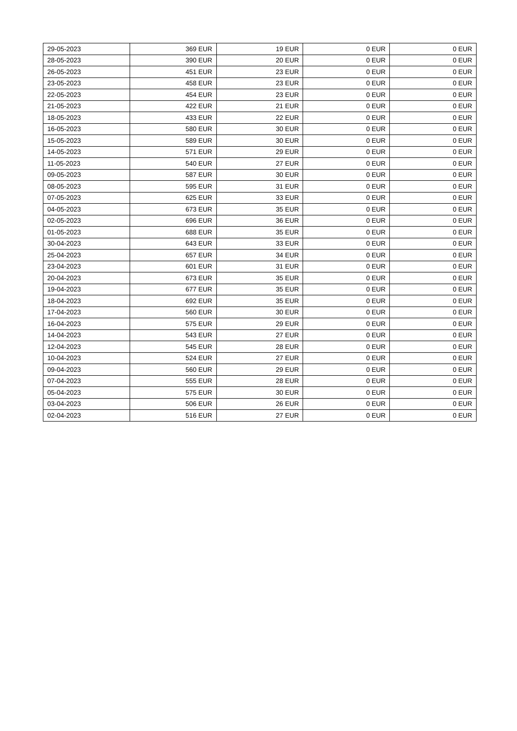| 29-05-2023 | 369 EUR | 19 EUR | 0 EUR | 0 EUR |
| 28-05-2023 | 390 EUR | 20 EUR | 0 EUR | 0 EUR |
| 26-05-2023 | 451 EUR | 23 EUR | 0 EUR | 0 EUR |
| 23-05-2023 | 458 EUR | 23 EUR | 0 EUR | 0 EUR |
| 22-05-2023 | 454 EUR | 23 EUR | 0 EUR | 0 EUR |
| 21-05-2023 | 422 EUR | 21 EUR | 0 EUR | 0 EUR |
| 18-05-2023 | 433 EUR | 22 EUR | 0 EUR | 0 EUR |
| 16-05-2023 | 580 EUR | 30 EUR | 0 EUR | 0 EUR |
| 15-05-2023 | 589 EUR | 30 EUR | 0 EUR | 0 EUR |
| 14-05-2023 | 571 EUR | 29 EUR | 0 EUR | 0 EUR |
| 11-05-2023 | 540 EUR | 27 EUR | 0 EUR | 0 EUR |
| 09-05-2023 | 587 EUR | 30 EUR | 0 EUR | 0 EUR |
| 08-05-2023 | 595 EUR | 31 EUR | 0 EUR | 0 EUR |
| 07-05-2023 | 625 EUR | 33 EUR | 0 EUR | 0 EUR |
| 04-05-2023 | 673 EUR | 35 EUR | 0 EUR | 0 EUR |
| 02-05-2023 | 696 EUR | 36 EUR | 0 EUR | 0 EUR |
| 01-05-2023 | 688 EUR | 35 EUR | 0 EUR | 0 EUR |
| 30-04-2023 | 643 EUR | 33 EUR | 0 EUR | 0 EUR |
| 25-04-2023 | 657 EUR | 34 EUR | 0 EUR | 0 EUR |
| 23-04-2023 | 601 EUR | 31 EUR | 0 EUR | 0 EUR |
| 20-04-2023 | 673 EUR | 35 EUR | 0 EUR | 0 EUR |
| 19-04-2023 | 677 EUR | 35 EUR | 0 EUR | 0 EUR |
| 18-04-2023 | 692 EUR | 35 EUR | 0 EUR | 0 EUR |
| 17-04-2023 | 560 EUR | 30 EUR | 0 EUR | 0 EUR |
| 16-04-2023 | 575 EUR | 29 EUR | 0 EUR | 0 EUR |
| 14-04-2023 | 543 EUR | 27 EUR | 0 EUR | 0 EUR |
| 12-04-2023 | 545 EUR | 28 EUR | 0 EUR | 0 EUR |
| 10-04-2023 | 524 EUR | 27 EUR | 0 EUR | 0 EUR |
| 09-04-2023 | 560 EUR | 29 EUR | 0 EUR | 0 EUR |
| 07-04-2023 | 555 EUR | 28 EUR | 0 EUR | 0 EUR |
| 05-04-2023 | 575 EUR | 30 EUR | 0 EUR | 0 EUR |
| 03-04-2023 | 506 EUR | 26 EUR | 0 EUR | 0 EUR |
| 02-04-2023 | 516 EUR | 27 EUR | 0 EUR | 0 EUR |